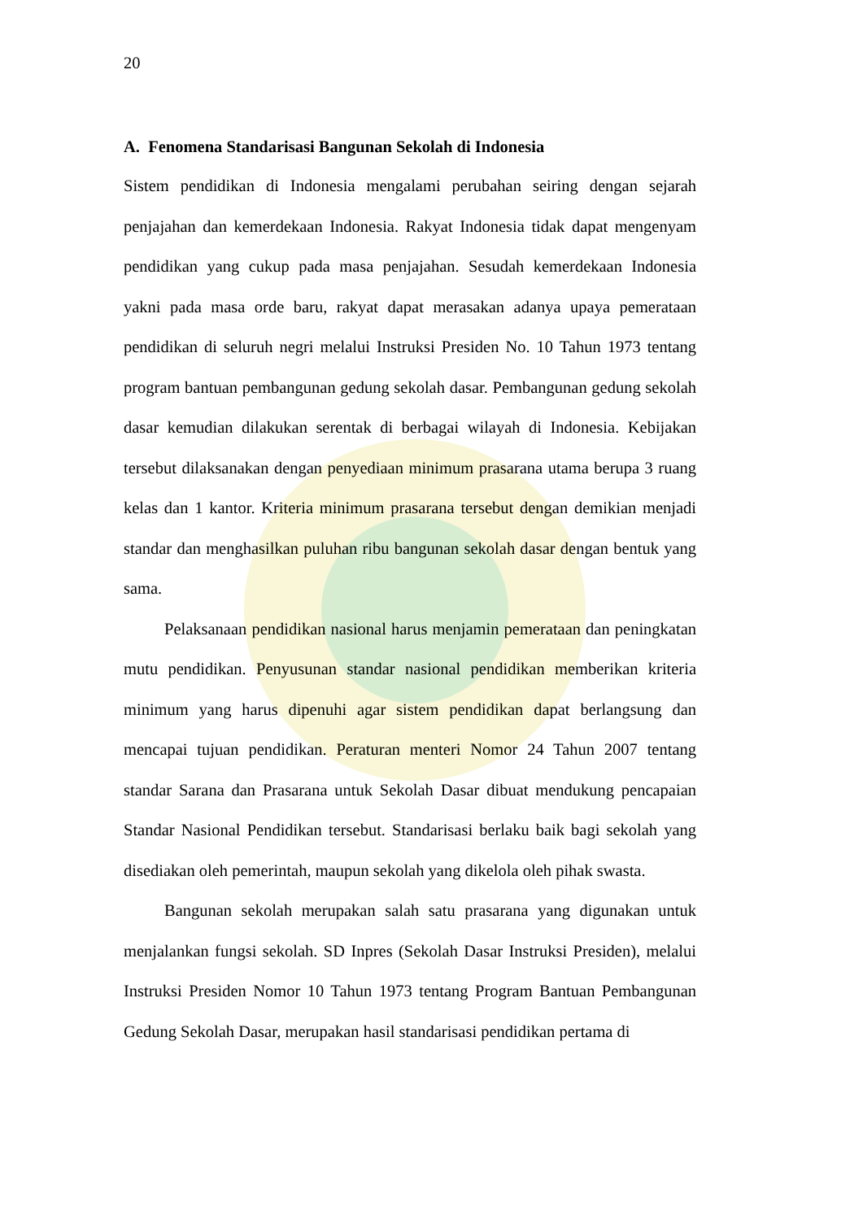20
A. Fenomena Standarisasi Bangunan Sekolah di Indonesia
Sistem pendidikan di Indonesia mengalami perubahan seiring dengan sejarah penjajahan dan kemerdekaan Indonesia. Rakyat Indonesia tidak dapat mengenyam pendidikan yang cukup pada masa penjajahan. Sesudah kemerdekaan Indonesia yakni pada masa orde baru, rakyat dapat merasakan adanya upaya pemerataan pendidikan di seluruh negri melalui Instruksi Presiden No. 10 Tahun 1973 tentang program bantuan pembangunan gedung sekolah dasar. Pembangunan gedung sekolah dasar kemudian dilakukan serentak di berbagai wilayah di Indonesia. Kebijakan tersebut dilaksanakan dengan penyediaan minimum prasarana utama berupa 3 ruang kelas dan 1 kantor. Kriteria minimum prasarana tersebut dengan demikian menjadi standar dan menghasilkan puluhan ribu bangunan sekolah dasar dengan bentuk yang sama.
Pelaksanaan pendidikan nasional harus menjamin pemerataan dan peningkatan mutu pendidikan. Penyusunan standar nasional pendidikan memberikan kriteria minimum yang harus dipenuhi agar sistem pendidikan dapat berlangsung dan mencapai tujuan pendidikan. Peraturan menteri Nomor 24 Tahun 2007 tentang standar Sarana dan Prasarana untuk Sekolah Dasar dibuat mendukung pencapaian Standar Nasional Pendidikan tersebut. Standarisasi berlaku baik bagi sekolah yang disediakan oleh pemerintah, maupun sekolah yang dikelola oleh pihak swasta.
Bangunan sekolah merupakan salah satu prasarana yang digunakan untuk menjalankan fungsi sekolah. SD Inpres (Sekolah Dasar Instruksi Presiden), melalui Instruksi Presiden Nomor 10 Tahun 1973 tentang Program Bantuan Pembangunan Gedung Sekolah Dasar, merupakan hasil standarisasi pendidikan pertama di